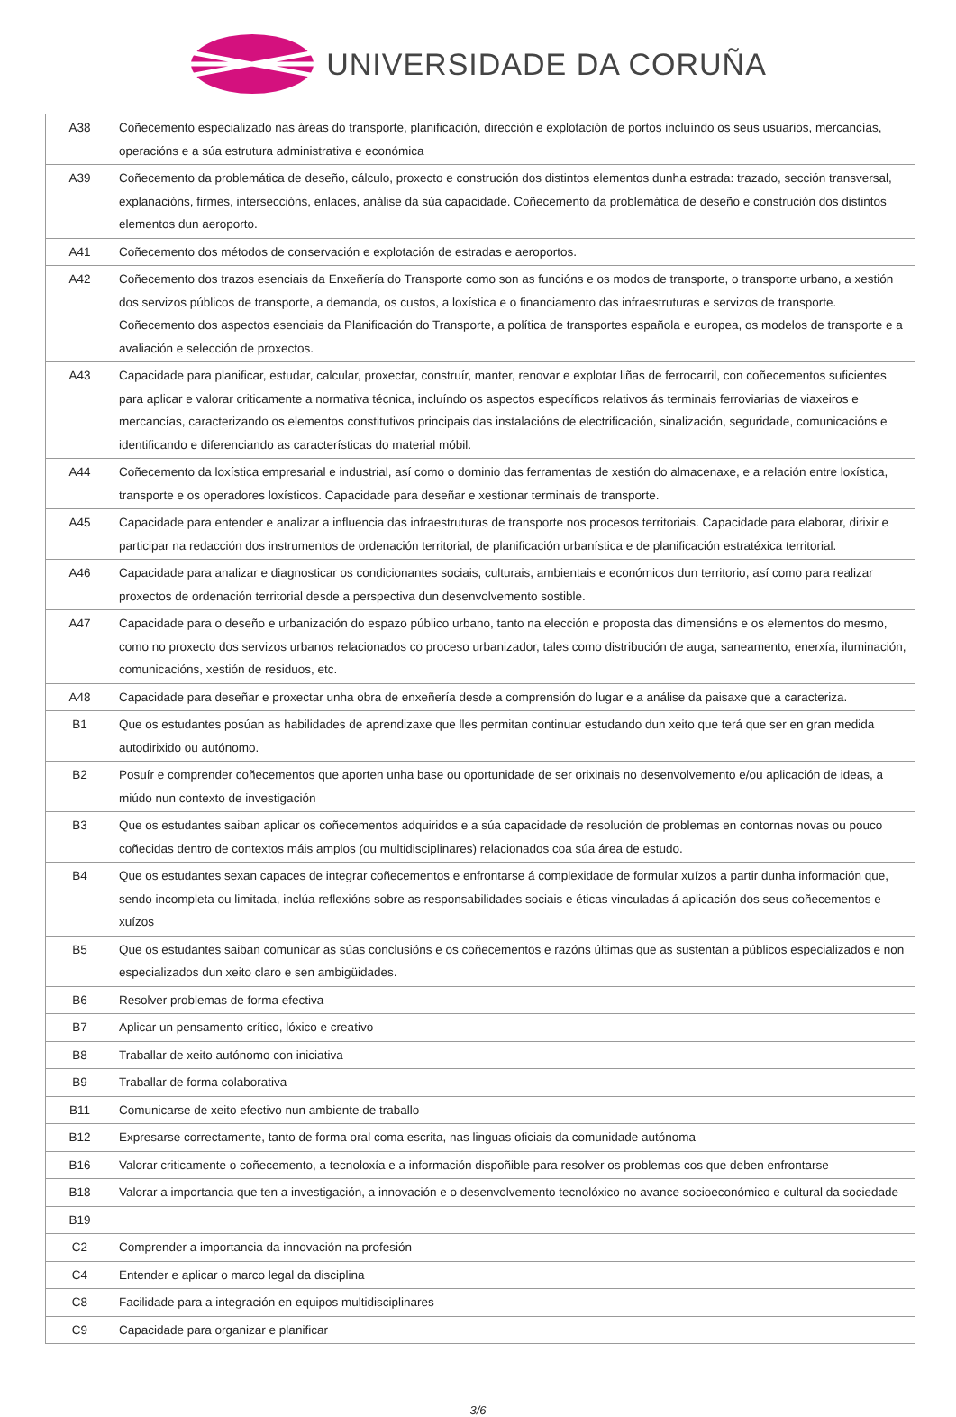UNIVERSIDADE DA CORUÑA
| A38 | Coñecemento especializado nas áreas do transporte, planificación, dirección e explotación de portos incluíndo os seus usuarios, mercancías, operacións e a súa estrutura administrativa e económica |
| A39 | Coñecemento da problemática de deseño, cálculo, proxecto e construción dos distintos elementos dunha estrada: trazado, sección transversal, explanacións, firmes, interseccións, enlaces, análise da súa capacidade. Coñecemento da problemática de deseño e construción dos distintos elementos dun aeroporto. |
| A41 | Coñecemento dos métodos de conservación e explotación de estradas e aeroportos. |
| A42 | Coñecemento dos trazos esenciais da Enxeñería do Transporte como son as funcións e os modos de transporte, o transporte urbano, a xestión dos servizos públicos de transporte, a demanda, os custos, a loxística e o financiamento das infraestruturas e servizos de transporte. Coñecemento dos aspectos esenciais da Planificación do Transporte, a política de transportes española e europea, os modelos de transporte e a avaliación e selección de proxectos. |
| A43 | Capacidade para planificar, estudar, calcular, proxectar, construír, manter, renovar e explotar liñas de ferrocarril, con coñecementos suficientes para aplicar e valorar criticamente a normativa técnica, incluíndo os aspectos específicos relativos ás terminais ferroviarias de viaxeiros e mercancías, caracterizando os elementos constitutivos principais das instalacións de electrificación, sinalización, seguridade, comunicacións e identificando e diferenciando as características do material móbil. |
| A44 | Coñecemento da loxística empresarial e industrial, así como o dominio das ferramentas de xestión do almacenaxe, e a relación entre loxística, transporte e os operadores loxísticos. Capacidade para deseñar e xestionar terminais de transporte. |
| A45 | Capacidade para entender e analizar a influencia das infraestruturas de transporte nos procesos territoriais. Capacidade para elaborar, dirixir e participar na redacción dos instrumentos de ordenación territorial, de planificación urbanística e de planificación estratéxica territorial. |
| A46 | Capacidade para analizar e diagnosticar os condicionantes sociais, culturais, ambientais e económicos dun territorio, así como para realizar proxectos de ordenación territorial desde a perspectiva dun desenvolvemento sostible. |
| A47 | Capacidade para o deseño e urbanización do espazo público urbano, tanto na elección e proposta das dimensións e os elementos do mesmo, como no proxecto dos servizos urbanos relacionados co proceso urbanizador, tales como distribución de auga, saneamento, enerxía, iluminación, comunicacións, xestión de residuos, etc. |
| A48 | Capacidade para deseñar e proxectar unha obra de enxeñería desde a comprensión do lugar e a análise da paisaxe que a caracteriza. |
| B1 | Que os estudantes posúan as habilidades de aprendizaxe que lles permitan continuar estudando dun xeito que terá que ser en gran medida autodirixido ou autónomo. |
| B2 | Posuír e comprender coñecementos que aporten unha base ou oportunidade de ser orixinais no desenvolvemento e/ou aplicación de ideas, a miúdo nun contexto de investigación |
| B3 | Que os estudantes saiban aplicar os coñecementos adquiridos e a súa capacidade de resolución de problemas en contornas novas ou pouco coñecidas dentro de contextos máis amplos (ou multidisciplinares) relacionados coa súa área de estudo. |
| B4 | Que os estudantes sexan capaces de integrar coñecementos e enfrontarse á complexidade de formular xuízos a partir dunha información que, sendo incompleta ou limitada, inclúa reflexións sobre as responsabilidades sociais e éticas vinculadas á aplicación dos seus coñecementos e xuízos |
| B5 | Que os estudantes saiban comunicar as súas conclusións e os coñecementos e razóns últimas que as sustentan a públicos especializados e non especializados dun xeito claro e sen ambigüidades. |
| B6 | Resolver problemas de forma efectiva |
| B7 | Aplicar un pensamento crítico, lóxico e creativo |
| B8 | Traballar de xeito autónomo con iniciativa |
| B9 | Traballar de forma colaborativa |
| B11 | Comunicarse de xeito efectivo nun ambiente de traballo |
| B12 | Expresarse correctamente, tanto de forma oral coma escrita, nas linguas oficiais da comunidade autónoma |
| B16 | Valorar criticamente o coñecemento, a tecnoloxía e a información dispoñible para resolver os problemas cos que deben enfrontarse |
| B18 | Valorar a importancia que ten a investigación, a innovación e o desenvolvemento tecnolóxico no avance socioeconómico e cultural da sociedade |
| B19 | |
| C2 | Comprender a importancia da innovación na profesión |
| C4 | Entender e aplicar o marco legal da disciplina |
| C8 | Facilidade para a integración en equipos multidisciplinares |
| C9 | Capacidade para organizar e planificar |
3/6